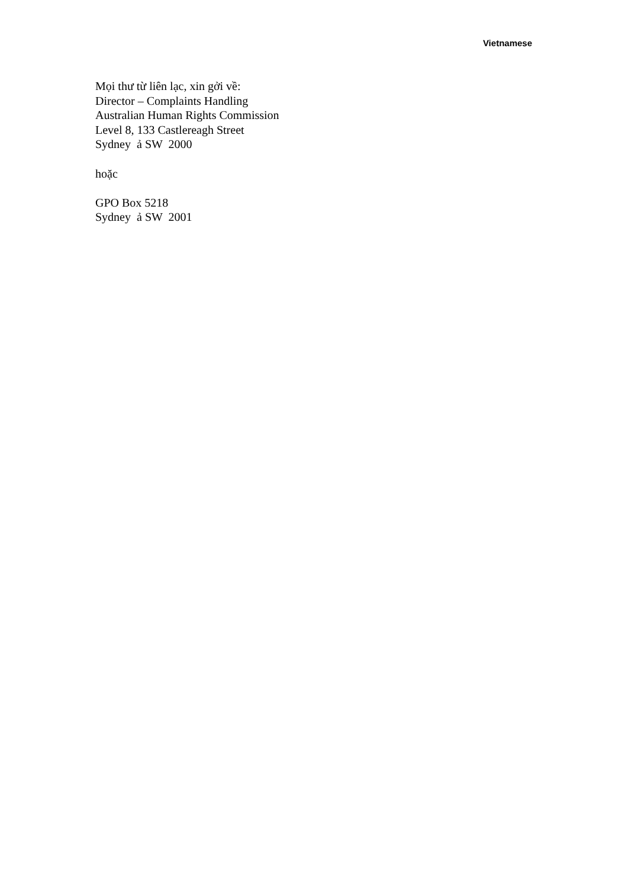Vietnamese
Mọi thư từ liên lạc, xin gởi về:
Director – Complaints Handling
Australian Human Rights Commission
Level 8, 133 Castlereagh Street
Sydney ả SW 2000
hoặc
GPO Box 5218
Sydney ả SW 2001